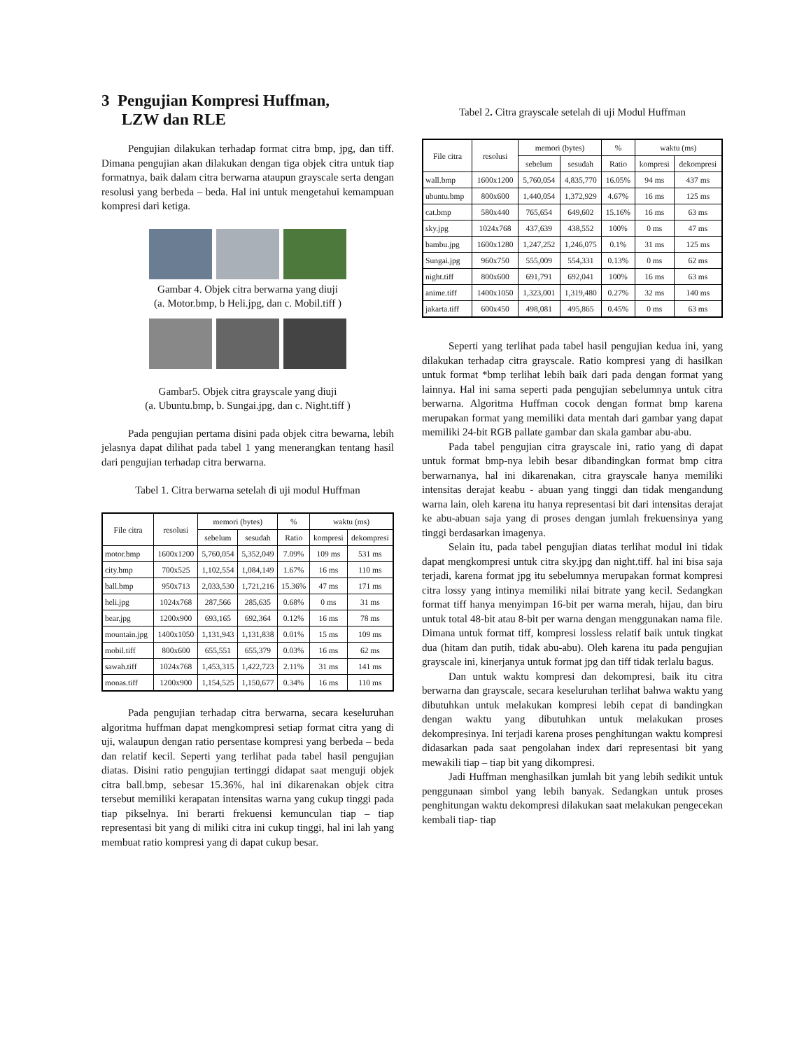3 Pengujian Kompresi Huffman,
LZW dan RLE
Pengujian dilakukan terhadap format citra bmp, jpg, dan tiff. Dimana pengujian akan dilakukan dengan tiga objek citra untuk tiap formatnya, baik dalam citra berwarna ataupun grayscale serta dengan resolusi yang berbeda – beda. Hal ini untuk mengetahui kemampuan kompresi dari ketiga.
Gambar 4. Objek citra berwarna yang diuji
(a. Motor.bmp, b Heli.jpg, dan c. Mobil.tiff )
Gambar5. Objek citra grayscale yang diuji
(a. Ubuntu.bmp, b. Sungai.jpg, dan c. Night.tiff )
Pada pengujian pertama disini pada objek citra bewarna, lebih jelasnya dapat dilihat pada tabel 1 yang menerangkan tentang hasil dari pengujian terhadap citra berwarna.
Tabel 1. Citra berwarna setelah di uji modul Huffman
| File citra | resolusi | memori (bytes) | | % | waktu (ms) | |
| --- | --- | --- | --- | --- | --- | --- |
| | | sebelum | sesudah | Ratio | kompresi | dekompresi |
| motor.bmp | 1600x1200 | 5,760,054 | 5,352,049 | 7.09% | 109 ms | 531 ms |
| city.bmp | 700x525 | 1,102,554 | 1,084,149 | 1.67% | 16 ms | 110 ms |
| ball.bmp | 950x713 | 2,033,530 | 1,721,216 | 15.36% | 47 ms | 171 ms |
| heli.jpg | 1024x768 | 287,566 | 285,635 | 0.68% | 0 ms | 31 ms |
| bear.jpg | 1200x900 | 693,165 | 692,364 | 0.12% | 16 ms | 78 ms |
| mountain.jpg | 1400x1050 | 1,131,943 | 1,131,838 | 0.01% | 15 ms | 109 ms |
| mobil.tiff | 800x600 | 655,551 | 655,379 | 0.03% | 16 ms | 62 ms |
| sawah.tiff | 1024x768 | 1,453,315 | 1,422,723 | 2.11% | 31 ms | 141 ms |
| monas.tiff | 1200x900 | 1,154,525 | 1,150,677 | 0.34% | 16 ms | 110 ms |
Pada pengujian terhadap citra berwarna, secara keseluruhan algoritma huffman dapat mengkompresi setiap format citra yang di uji, walaupun dengan ratio persentase kompresi yang berbeda – beda dan relatif kecil. Seperti yang terlihat pada tabel hasil pengujian diatas. Disini ratio pengujian tertinggi didapat saat menguji objek citra ball.bmp, sebesar 15.36%, hal ini dikarenakan objek citra tersebut memiliki kerapatan intensitas warna yang cukup tinggi pada tiap pikselnya. Ini berarti frekuensi kemunculan tiap – tiap representasi bit yang di miliki citra ini cukup tinggi, hal ini lah yang membuat ratio kompresi yang di dapat cukup besar.
Tabel 2. Citra grayscale setelah di uji Modul Huffman
| File citra | resolusi | memori (bytes) | | % | waktu (ms) | |
| --- | --- | --- | --- | --- | --- | --- |
| | | sebelum | sesudah | Ratio | kompresi | dekompresi |
| wall.bmp | 1600x1200 | 5,760,054 | 4,835,770 | 16.05% | 94 ms | 437 ms |
| ubuntu.bmp | 800x600 | 1,440,054 | 1,372,929 | 4.67% | 16 ms | 125 ms |
| cat.bmp | 580x440 | 765,654 | 649,602 | 15.16% | 16 ms | 63 ms |
| sky.jpg | 1024x768 | 437,639 | 438,552 | 100% | 0 ms | 47 ms |
| bambu.jpg | 1600x1280 | 1,247,252 | 1,246,075 | 0.1% | 31 ms | 125 ms |
| Sungai.jpg | 960x750 | 555,009 | 554,331 | 0.13% | 0 ms | 62 ms |
| night.tiff | 800x600 | 691,791 | 692,041 | 100% | 16 ms | 63 ms |
| anime.tiff | 1400x1050 | 1,323,001 | 1,319,480 | 0.27% | 32 ms | 140 ms |
| jakarta.tiff | 600x450 | 498,081 | 495,865 | 0.45% | 0 ms | 63 ms |
Seperti yang terlihat pada tabel hasil pengujian kedua ini, yang dilakukan terhadap citra grayscale. Ratio kompresi yang di hasilkan untuk format *bmp terlihat lebih baik dari pada dengan format yang lainnya. Hal ini sama seperti pada pengujian sebelumnya untuk citra berwarna. Algoritma Huffman cocok dengan format bmp karena merupakan format yang memiliki data mentah dari gambar yang dapat memiliki 24-bit RGB pallate gambar dan skala gambar abu-abu.
Pada tabel pengujian citra grayscale ini, ratio yang di dapat untuk format bmp-nya lebih besar dibandingkan format bmp citra berwarnanya, hal ini dikarenakan, citra grayscale hanya memiliki intensitas derajat keabu - abuan yang tinggi dan tidak mengandung warna lain, oleh karena itu hanya representasi bit dari intensitas derajat ke abu-abuan saja yang di proses dengan jumlah frekuensinya yang tinggi berdasarkan imagenya.
Selain itu, pada tabel pengujian diatas terlihat modul ini tidak dapat mengkompresi untuk citra sky.jpg dan night.tiff. hal ini bisa saja terjadi, karena format jpg itu sebelumnya merupakan format kompresi citra lossy yang intinya memiliki nilai bitrate yang kecil. Sedangkan format tiff hanya menyimpan 16-bit per warna merah, hijau, dan biru untuk total 48-bit atau 8-bit per warna dengan menggunakan nama file. Dimana untuk format tiff, kompresi lossless relatif baik untuk tingkat dua (hitam dan putih, tidak abu-abu). Oleh karena itu pada pengujian grayscale ini, kinerjanya untuk format jpg dan tiff tidak terlalu bagus.
Dan untuk waktu kompresi dan dekompresi, baik itu citra berwarna dan grayscale, secara keseluruhan terlihat bahwa waktu yang dibutuhkan untuk melakukan kompresi lebih cepat di bandingkan dengan waktu yang dibutuhkan untuk melakukan proses dekompresinya. Ini terjadi karena proses penghitungan waktu kompresi didasarkan pada saat pengolahan index dari representasi bit yang mewakili tiap – tiap bit yang dikompresi.
Jadi Huffman menghasilkan jumlah bit yang lebih sedikit untuk penggunaan simbol yang lebih banyak. Sedangkan untuk proses penghitungan waktu dekompresi dilakukan saat melakukan pengecekan kembali tiap- tiap